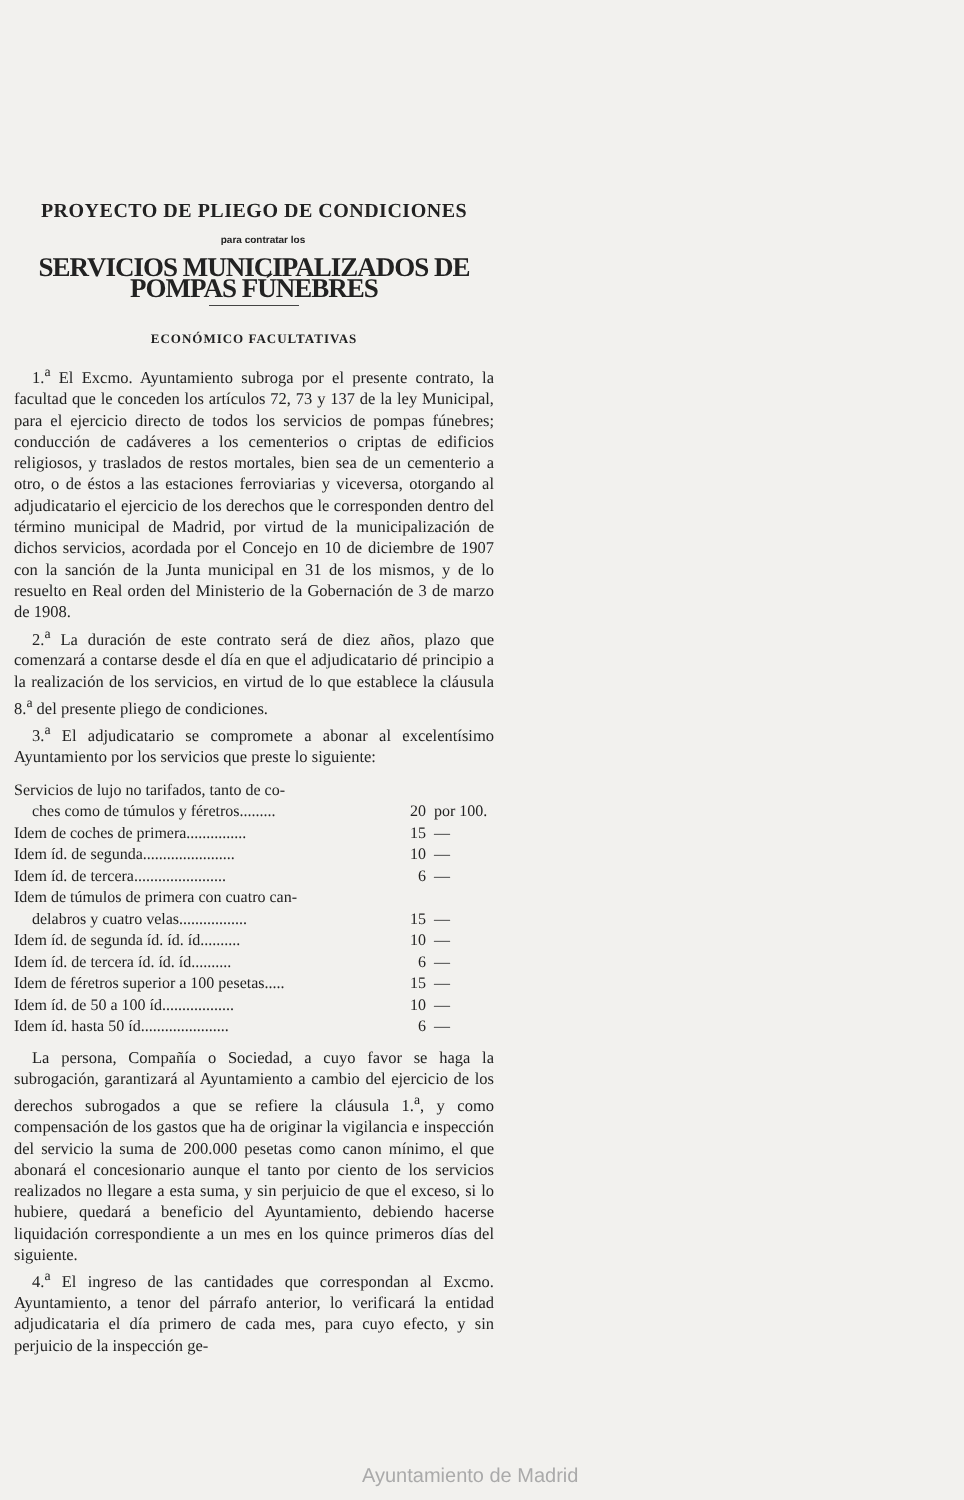PROYECTO DE PLIEGO DE CONDICIONES
para contratar los
SERVICIOS MUNICIPALIZADOS DE POMPAS FÚNEBRES
ECONÓMICO FACULTATIVAS
1.<sup>a</sup> El Excmo. Ayuntamiento subroga por el presente contrato, la facultad que le conceden los artículos 72, 73 y 137 de la ley Municipal, para el ejercicio directo de todos los servicios de pompas fúnebres; conducción de cadáveres a los cementerios o criptas de edificios religiosos, y traslados de restos mortales, bien sea de un cementerio a otro, o de éstos a las estaciones ferroviarias y viceversa, otorgando al adjudicatario el ejercicio de los derechos que le corresponden dentro del término municipal de Madrid, por virtud de la municipalización de dichos servicios, acordada por el Concejo en 10 de diciembre de 1907 con la sanción de la Junta municipal en 31 de los mismos, y de lo resuelto en Real orden del Ministerio de la Gobernación de 3 de marzo de 1908.
2.<sup>a</sup> La duración de este contrato será de diez años, plazo que comenzará a contarse desde el día en que el adjudicatario dé principio a la realización de los servicios, en virtud de lo que establece la cláusula 8.<sup>a</sup> del presente pliego de condiciones.
3.<sup>a</sup> El adjudicatario se compromete a abonar al excelentísimo Ayuntamiento por los servicios que preste lo siguiente:
| Servicios de lujo no tarifados, tanto de co- ches como de túmulos y féretros......... | 20 | por 100. |
| Idem de coches de primera............... | 15 | — |
| Idem íd. de segunda....................... | 10 | — |
| Idem íd. de tercera....................... | 6 | — |
| Idem de túmulos de primera con cuatro can- delabros y cuatro velas................. | 15 | — |
| Idem íd. de segunda íd. íd. íd.......... | 10 | — |
| Idem íd. de tercera íd. íd. íd.......... | 6 | — |
| Idem de féretros superior a 100 pesetas..... | 15 | — |
| Idem íd. de 50 a 100 íd.................. | 10 | — |
| Idem íd. hasta 50 íd...................... | 6 | — |
La persona, Compañía o Sociedad, a cuyo favor se haga la subrogación, garantizará al Ayuntamiento a cambio del ejercicio de los derechos subrogados a que se refiere la cláusula 1.<sup>a</sup>, y como compensación de los gastos que ha de originar la vigilancia e inspección del servicio la suma de 200.000 pesetas como canon mínimo, el que abonará el concesionario aunque el tanto por ciento de los servicios realizados no llegare a esta suma, y sin perjuicio de que el exceso, si lo hubiere, quedará a beneficio del Ayuntamiento, debiendo hacerse liquidación correspondiente a un mes en los quince primeros días del siguiente.
4.<sup>a</sup> El ingreso de las cantidades que correspondan al Excmo. Ayuntamiento, a tenor del párrafo anterior, lo verificará la entidad adjudicataria el día primero de cada mes, para cuyo efecto, y sin perjuicio de la inspección ge-
Ayuntamiento de Madrid